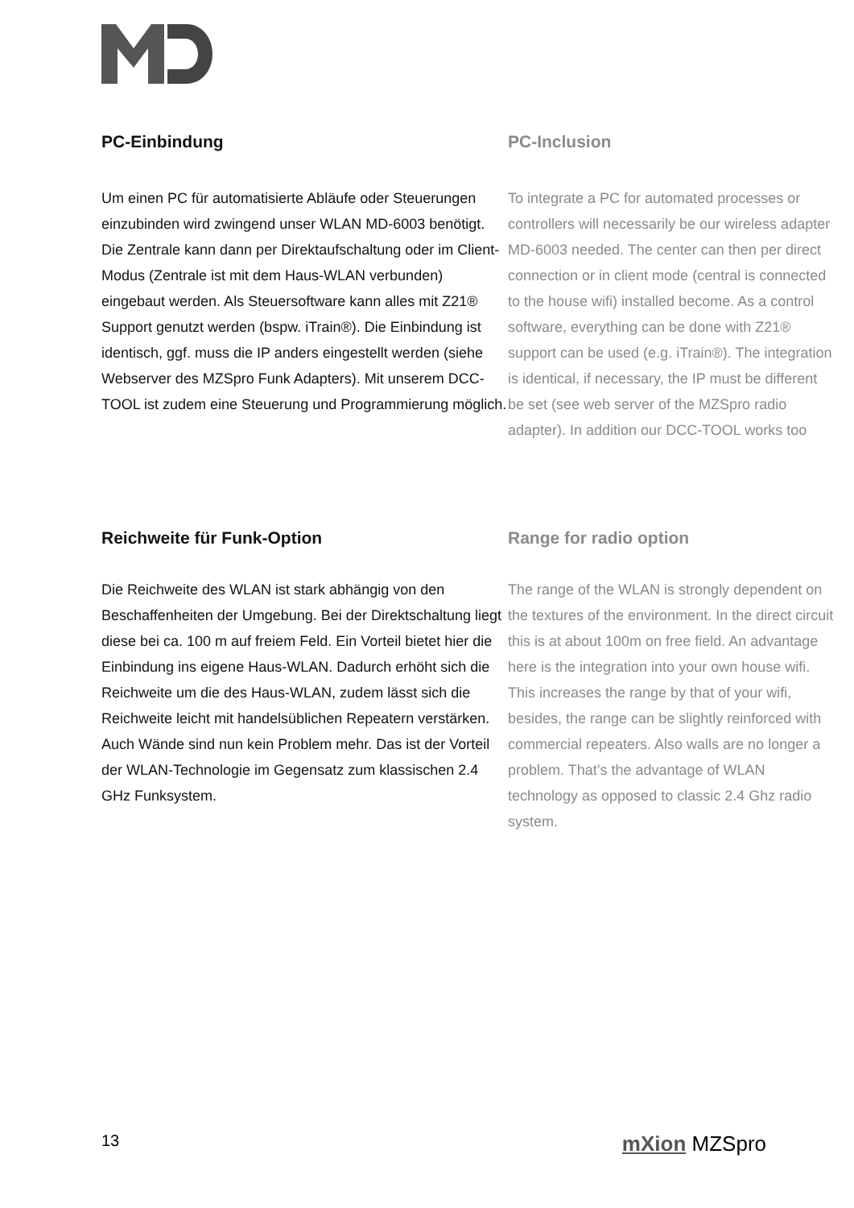PC-Einbindung
Um einen PC für automatisierte Abläufe oder Steuerungen einzubinden wird zwingend unser WLAN MD-6003 benötigt. Die Zentrale kann dann per Direktaufschaltung oder im Client-Modus (Zentrale ist mit dem Haus-WLAN verbunden) eingebaut werden. Als Steuersoftware kann alles mit Z21® Support genutzt werden (bspw. iTrain®). Die Einbindung ist identisch, ggf. muss die IP anders eingestellt werden (siehe Webserver des MZSpro Funk Adapters). Mit unserem DCC-TOOL ist zudem eine Steuerung und Programmierung möglich.
PC-Inclusion
To integrate a PC for automated processes or controllers will necessarily be our wireless adapter MD-6003 needed. The center can then per direct connection or in client mode (central is connected to the house wifi) installed become. As a control software, everything can be done with Z21® support can be used (e.g. iTrain®). The integration is identical, if necessary, the IP must be different be set (see web server of the MZSpro radio adapter). In addition our DCC-TOOL works too
Reichweite für Funk-Option
Die Reichweite des WLAN ist stark abhängig von den Beschaffenheiten der Umgebung. Bei der Direktschaltung liegt diese bei ca. 100 m auf freiem Feld. Ein Vorteil bietet hier die Einbindung ins eigene Haus-WLAN. Dadurch erhöht sich die Reichweite um die des Haus-WLAN, zudem lässt sich die Reichweite leicht mit handelsüblichen Repeatern verstärken. Auch Wände sind nun kein Problem mehr. Das ist der Vorteil der WLAN-Technologie im Gegensatz zum klassischen 2.4 GHz Funksystem.
Range for radio option
The range of the WLAN is strongly dependent on the textures of the environment. In the direct circuit this is at about 100m on free field. An advantage here is the integration into your own house wifi. This increases the range by that of your wifi, besides, the range can be slightly reinforced with commercial repeaters. Also walls are no longer a problem. That’s the advantage of WLAN technology as opposed to classic 2.4 Ghz radio system.
13 mXion MZSpro